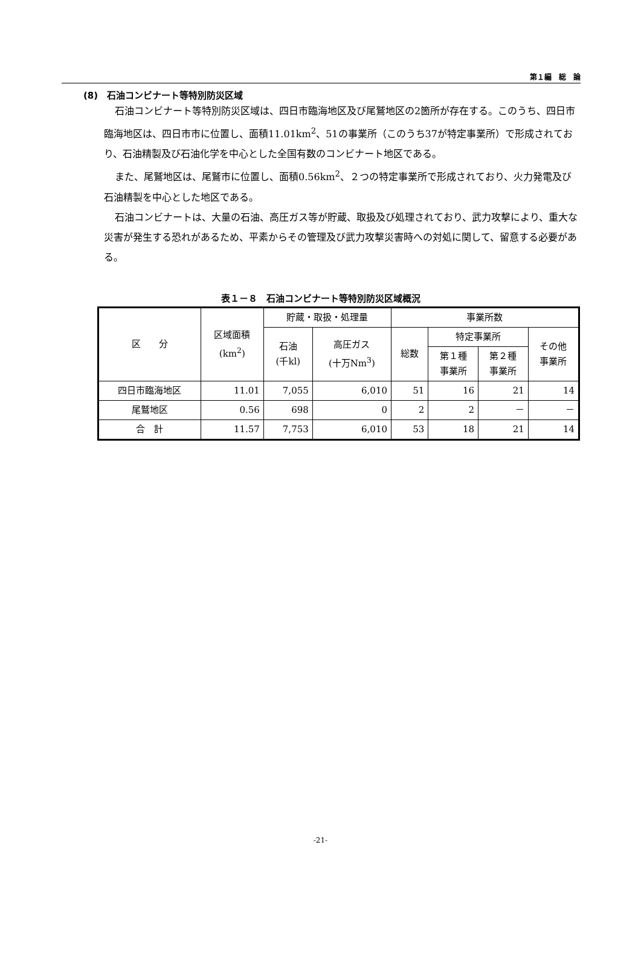第１編　総　論
(8)　石油コンビナート等特別防災区域
石油コンビナート等特別防災区域は、四日市臨海地区及び尾鷲地区の2箇所が存在する。このうち、四日市臨海地区は、四日市市に位置し、面積11.01km<sup>2</sup>、51の事業所（このうち37が特定事業所）で形成されており、石油精製及び石油化学を中心とした全国有数のコンビナート地区である。
また、尾鷲地区は、尾鷲市に位置し、面積0.56km<sup>2</sup>、２つの特定事業所で形成されており、火力発電及び石油精製を中心とした地区である。
石油コンビナートは、大量の石油、高圧ガス等が貯蔵、取扱及び処理されており、武力攻撃により、重大な災害が発生する恐れがあるため、平素からその管理及び武力攻撃災害時への対処に関して、留意する必要がある。
表１－８　石油コンビナート等特別防災区域概況
| 区 分 | 区域面積 (km<sup>2</sup>) | 貯蔵・取扱・処理量 | | 事業所数 | | | |
| --- | --- | --- | --- | --- | --- | --- | --- |
| | | 石油 (千kl) | 高圧ガス (十万Nm<sup>3</sup>) | 総数 | 特定事業所 | | その他 事業所 |
| | | | | | 第１種 事業所 | 第２種 事業所 | |
| 四日市臨海地区 | 11.01 | 7,055 | 6,010 | 51 | 16 | 21 | 14 |
| 尾鷲地区 | 0.56 | 698 | 0 | 2 | 2 | － | － |
| 合 計 | 11.57 | 7,753 | 6,010 | 53 | 18 | 21 | 14 |
-21-